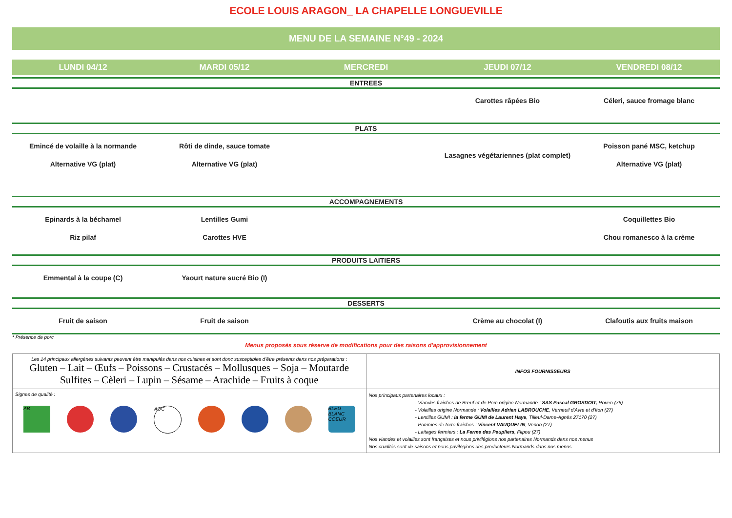ECOLE LOUIS ARAGON_ LA CHAPELLE LONGUEVILLE
MENU DE LA SEMAINE N°49 - 2024
| LUNDI 04/12 | MARDI 05/12 | MERCREDI | JEUDI 07/12 | VENDREDI 08/12 |
| --- | --- | --- | --- | --- |
| ENTREES | | | | |
| | | | Carottes râpées Bio | Céleri, sauce fromage blanc |
| PLATS | | | | |
| Emincé de volaille à la normande Alternative VG (plat) | Rôti de dinde, sauce tomate Alternative VG (plat) | | Lasagnes végétariennes (plat complet) | Poisson pané MSC, ketchup Alternative VG (plat) |
| ACCOMPAGNEMENTS | | | | |
| Epinards à la béchamel Riz pilaf | Lentilles Gumi Carottes HVE | | | Coquillettes Bio Chou romanesco à la crème |
| PRODUITS LAITIERS | | | | |
| Emmental à la coupe (C) | Yaourt nature sucré Bio (I) | | | |
| DESSERTS | | | | |
| Fruit de saison | Fruit de saison | | Crème au chocolat (I) | Clafoutis aux fruits maison |
* Présence de porc
Menus proposés sous réserve de modifications pour des raisons d'approvisionnement
| Les 14 principaux allergènes suivants peuvent être manipulés dans nos cuisines et sont donc susceptibles d’être présents dans nos préparations : Gluten – Lait – Œufs – Poissons – Crustacés – Mollusques – Soja – Moutarde Sulfites – Cèleri – Lupin – Sésame – Arachide – Fruits à coque | INFOS FOURNISSEURS |
| Signes de qualité : AB AOC BLEU BLANC COEUR | Nos principaux partenaires locaux : - Viandes fraiches de Bœuf et de Porc origine Normande : SAS Pascal GROSDOIT, Rouen (76) - Volailles origine Normande : Volailles Adrien LABROUCHE , Verneuil d'Avre et d'Iton (27) - Lentilles GUMI : la ferme GUMI de Laurent Haye , Tilleul-Dame-Agnès 27170 (27) - Pommes de terre fraiches : Vincent VAUQUELIN , Venon (27) - Laitages fermiers : La Ferme des Peupliers , Flipou (27) Nos viandes et volailles sont françaises et nous privilégions nos partenaires Normands dans nos menus Nos crudités sont de saisons et nous privilégions des producteurs Normands dans nos menus |